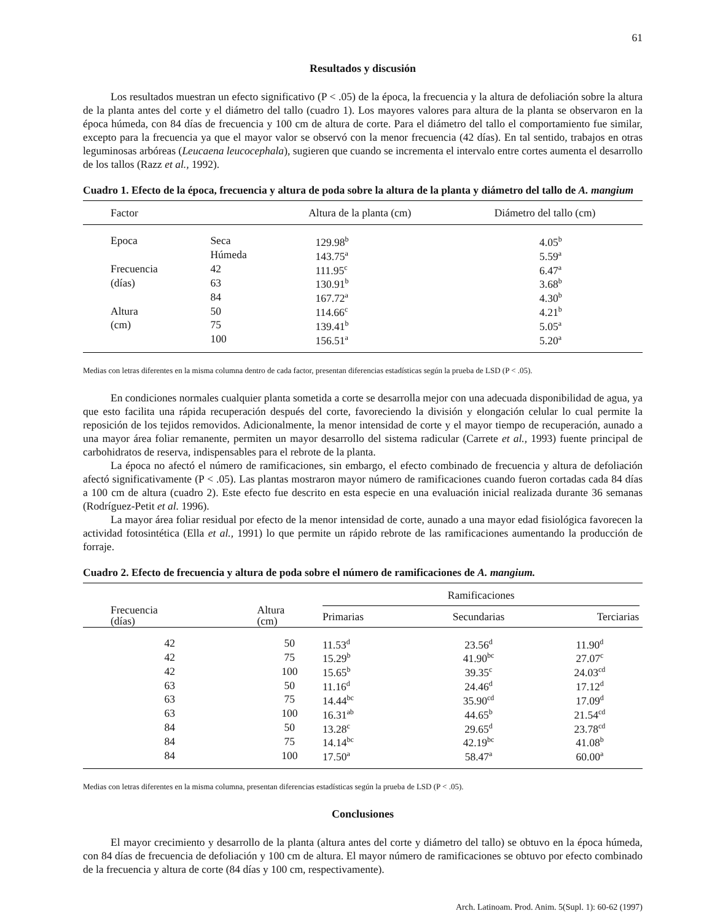61
Resultados y discusión
Los resultados muestran un efecto significativo (P < .05) de la época, la frecuencia y la altura de defoliación sobre la altura de la planta antes del corte y el diámetro del tallo (cuadro 1). Los mayores valores para altura de la planta se observaron en la época húmeda, con 84 días de frecuencia y 100 cm de altura de corte. Para el diámetro del tallo el comportamiento fue similar, excepto para la frecuencia ya que el mayor valor se observó con la menor frecuencia (42 días). En tal sentido, trabajos en otras leguminosas arbóreas (Leucaena leucocephala), sugieren que cuando se incrementa el intervalo entre cortes aumenta el desarrollo de los tallos (Razz et al., 1992).
Cuadro 1. Efecto de la época, frecuencia y altura de poda sobre la altura de la planta y diámetro del tallo de A. mangium
| Factor | | Altura de la planta (cm) | Diámetro del tallo (cm) |
| --- | --- | --- | --- |
| Epoca | Seca | 129.98<sup>b</sup> | 4.05<sup>b</sup> |
| | Húmeda | 143.75<sup>a</sup> | 5.59<sup>a</sup> |
| Frecuencia | 42 | 111.95<sup>c</sup> | 6.47<sup>a</sup> |
| (días) | 63 | 130.91<sup>b</sup> | 3.68<sup>b</sup> |
| | 84 | 167.72<sup>a</sup> | 4.30<sup>b</sup> |
| Altura | 50 | 114.66<sup>c</sup> | 4.21<sup>b</sup> |
| (cm) | 75 | 139.41<sup>b</sup> | 5.05<sup>a</sup> |
| | 100 | 156.51<sup>a</sup> | 5.20<sup>a</sup> |
Medias con letras diferentes en la misma columna dentro de cada factor, presentan diferencias estadísticas según la prueba de LSD (P < .05).
En condiciones normales cualquier planta sometida a corte se desarrolla mejor con una adecuada disponibilidad de agua, ya que esto facilita una rápida recuperación después del corte, favoreciendo la división y elongación celular lo cual permite la reposición de los tejidos removidos. Adicionalmente, la menor intensidad de corte y el mayor tiempo de recuperación, aunado a una mayor área foliar remanente, permiten un mayor desarrollo del sistema radicular (Carrete et al., 1993) fuente principal de carbohidratos de reserva, indispensables para el rebrote de la planta.
La época no afectó el número de ramificaciones, sin embargo, el efecto combinado de frecuencia y altura de defoliación afectó significativamente (P < .05). Las plantas mostraron mayor número de ramificaciones cuando fueron cortadas cada 84 días a 100 cm de altura (cuadro 2). Este efecto fue descrito en esta especie en una evaluación inicial realizada durante 36 semanas (Rodríguez-Petit et al. 1996).
La mayor área foliar residual por efecto de la menor intensidad de corte, aunado a una mayor edad fisiológica favorecen la actividad fotosintética (Ella et al., 1991) lo que permite un rápido rebrote de las ramificaciones aumentando la producción de forraje.
Cuadro 2. Efecto de frecuencia y altura de poda sobre el número de ramificaciones de A. mangium.
| Frecuencia (días) | Altura (cm) | Ramificaciones | | | |
| --- | --- | --- | --- | --- | --- |
| | | Primarias | Secundarias | Terciarias | |
| 42 | 50 | 11.53<sup>d</sup> | 23.56<sup>d</sup> | 11.90<sup>d</sup> | |
| 42 | 75 | 15.29<sup>b</sup> | 41.90<sup>bc</sup> | 27.07<sup>c</sup> | |
| 42 | 100 | 15.65<sup>b</sup> | 39.35<sup>c</sup> | 24.03<sup>cd</sup> | |
| 63 | 50 | 11.16<sup>d</sup> | 24.46<sup>d</sup> | 17.12<sup>d</sup> | |
| 63 | 75 | 14.44<sup>bc</sup> | 35.90<sup>cd</sup> | 17.09<sup>d</sup> | |
| 63 | 100 | 16.31<sup>ab</sup> | 44.65<sup>b</sup> | 21.54<sup>cd</sup> | |
| 84 | 50 | 13.28<sup>c</sup> | 29.65<sup>d</sup> | 23.78<sup>cd</sup> | |
| 84 | 75 | 14.14<sup>bc</sup> | 42.19<sup>bc</sup> | 41.08<sup>b</sup> | |
| 84 | 100 | 17.50<sup>a</sup> | 58.47<sup>a</sup> | 60.00<sup>a</sup> | |
Medias con letras diferentes en la misma columna, presentan diferencias estadísticas según la prueba de LSD (P < .05).
Conclusiones
El mayor crecimiento y desarrollo de la planta (altura antes del corte y diámetro del tallo) se obtuvo en la época húmeda, con 84 días de frecuencia de defoliación y 100 cm de altura. El mayor número de ramificaciones se obtuvo por efecto combinado de la frecuencia y altura de corte (84 días y 100 cm, respectivamente).
Arch. Latinoam. Prod. Anim. 5(Supl. 1): 60-62 (1997)